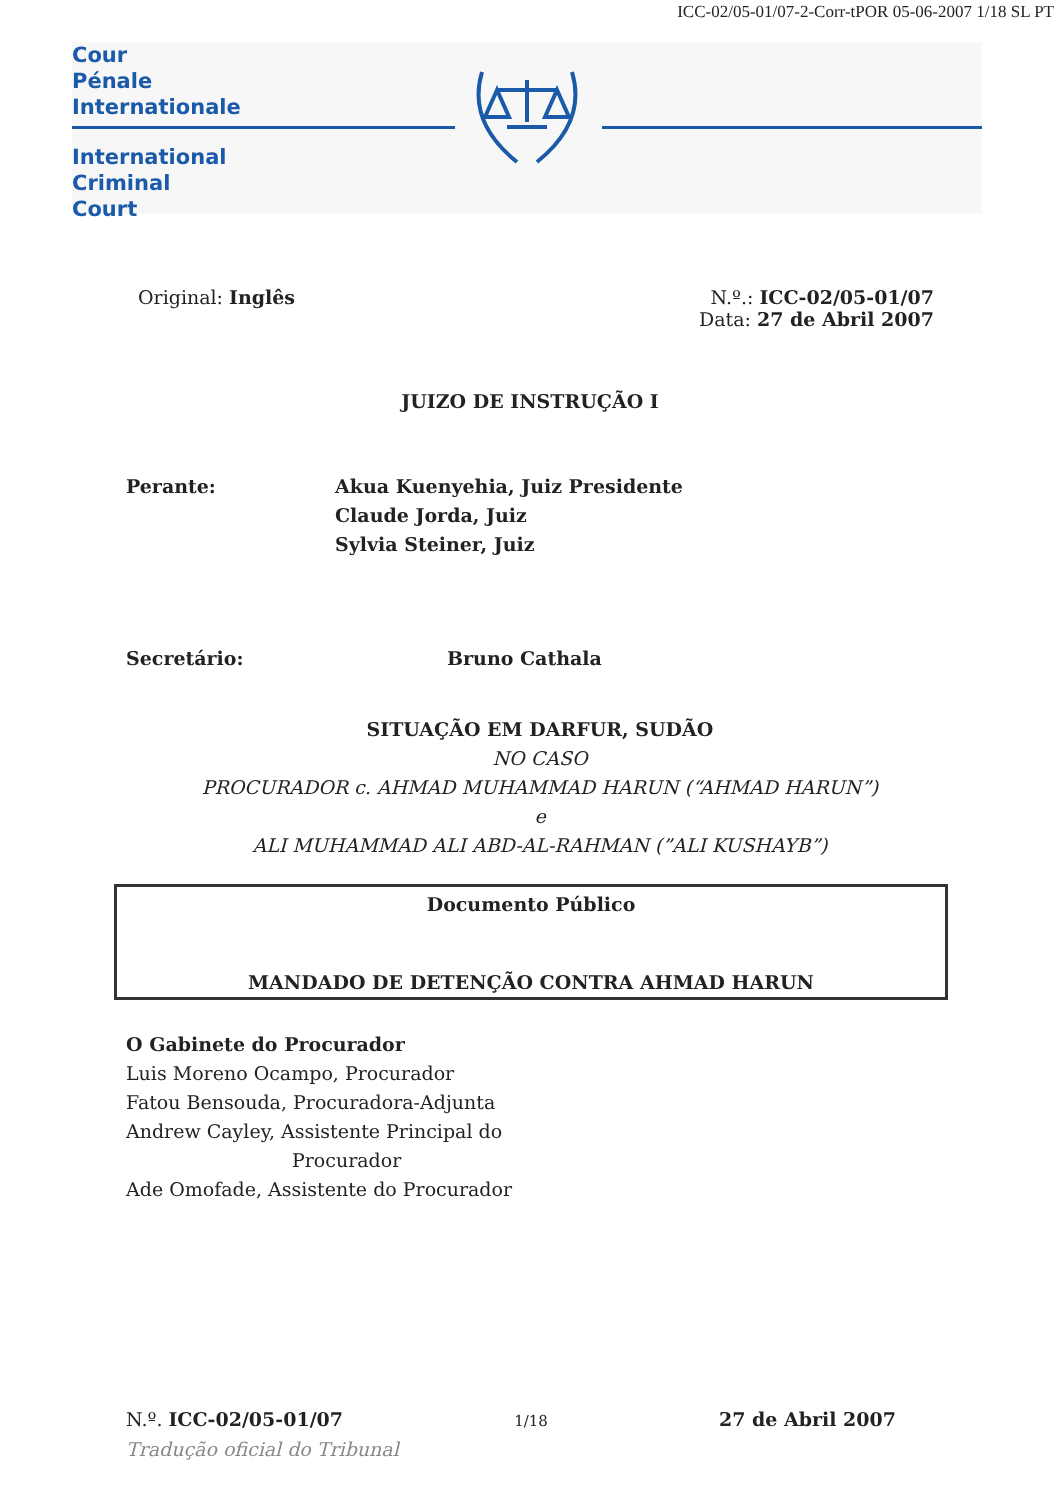ICC-02/05-01/07-2-Corr-tPOR 05-06-2007 1/18 SL PT
Cour
Pénale
Internationale
International
Criminal
Court
Original: Inglês N.º.: ICC-02/05-01/07
Data: 27 de Abril 2007
JUIZO DE INSTRUÇÃO I
Perante: Akua Kuenyehia, Juiz Presidente
Claude Jorda, Juiz
Sylvia Steiner, Juiz
Secretário: Bruno Cathala
SITUAÇÃO EM DARFUR, SUDÃO
NO CASO
PROCURADOR c. AHMAD MUHAMMAD HARUN (“AHMAD HARUN”)
e
ALI MUHAMMAD ALI ABD-AL-RAHMAN (”ALI KUSHAYB”)
Documento Público
MANDADO DE DETENÇÃO CONTRA AHMAD HARUN
O Gabinete do Procurador
Luis Moreno Ocampo, Procurador
Fatou Bensouda, Procuradora-Adjunta
Andrew Cayley, Assistente Principal do
Procurador
Ade Omofade, Assistente do Procurador
N.º. ICC-02/05-01/07
1/18
27 de Abril 2007
Tradução oficial do Tribunal